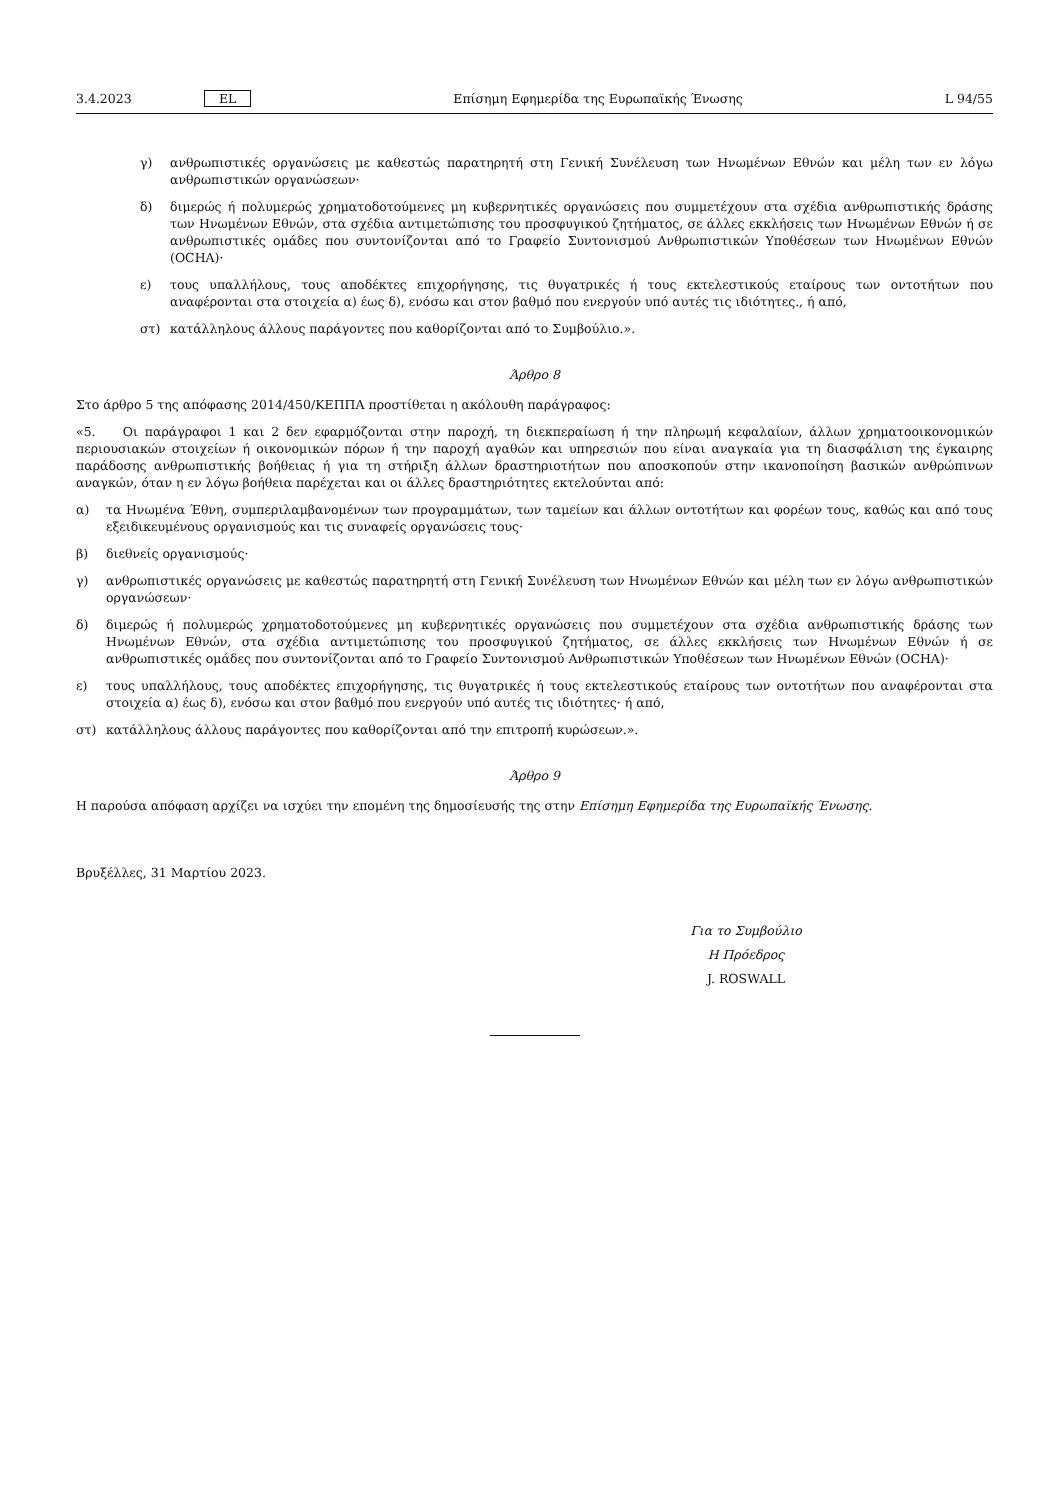3.4.2023 EL Επίσημη Εφημερίδα της Ευρωπαϊκής Ένωσης L 94/55
γ) ανθρωπιστικές οργανώσεις με καθεστώς παρατηρητή στη Γενική Συνέλευση των Ηνωμένων Εθνών και μέλη των εν λόγω ανθρωπιστικών οργανώσεων·
δ) διμερώς ή πολυμερώς χρηματοδοτούμενες μη κυβερνητικές οργανώσεις που συμμετέχουν στα σχέδια ανθρωπιστικής δράσης των Ηνωμένων Εθνών, στα σχέδια αντιμετώπισης του προσφυγικού ζητήματος, σε άλλες εκκλήσεις των Ηνωμένων Εθνών ή σε ανθρωπιστικές ομάδες που συντονίζονται από το Γραφείο Συντονισμού Ανθρωπιστικών Υποθέσεων των Ηνωμένων Εθνών (OCHA)·
ε) τους υπαλλήλους, τους αποδέκτες επιχορήγησης, τις θυγατρικές ή τους εκτελεστικούς εταίρους των οντοτήτων που αναφέρονται στα στοιχεία α) έως δ), ενόσω και στον βαθμό που ενεργούν υπό αυτές τις ιδιότητες., ή από,
στ) κατάλληλους άλλους παράγοντες που καθορίζονται από το Συμβούλιο.».
Άρθρο 8
Στο άρθρο 5 της απόφασης 2014/450/ΚΕΠΠΑ προστίθεται η ακόλουθη παράγραφος:
«5. Οι παράγραφοι 1 και 2 δεν εφαρμόζονται στην παροχή, τη διεκπεραίωση ή την πληρωμή κεφαλαίων, άλλων χρηματοοικονομικών περιουσιακών στοιχείων ή οικονομικών πόρων ή την παροχή αγαθών και υπηρεσιών που είναι αναγκαία για τη διασφάλιση της έγκαιρης παράδοσης ανθρωπιστικής βοήθειας ή για τη στήριξη άλλων δραστηριοτήτων που αποσκοπούν στην ικανοποίηση βασικών ανθρώπινων αναγκών, όταν η εν λόγω βοήθεια παρέχεται και οι άλλες δραστηριότητες εκτελούνται από:
α) τα Ηνωμένα Έθνη, συμπεριλαμβανομένων των προγραμμάτων, των ταμείων και άλλων οντοτήτων και φορέων τους, καθώς και από τους εξειδικευμένους οργανισμούς και τις συναφείς οργανώσεις τους·
β) διεθνείς οργανισμούς·
γ) ανθρωπιστικές οργανώσεις με καθεστώς παρατηρητή στη Γενική Συνέλευση των Ηνωμένων Εθνών και μέλη των εν λόγω ανθρωπιστικών οργανώσεων·
δ) διμερώς ή πολυμερώς χρηματοδοτούμενες μη κυβερνητικές οργανώσεις που συμμετέχουν στα σχέδια ανθρωπιστικής δράσης των Ηνωμένων Εθνών, στα σχέδια αντιμετώπισης του προσφυγικού ζητήματος, σε άλλες εκκλήσεις των Ηνωμένων Εθνών ή σε ανθρωπιστικές ομάδες που συντονίζονται από το Γραφείο Συντονισμού Ανθρωπιστικών Υποθέσεων των Ηνωμένων Εθνών (OCHA)·
ε) τους υπαλλήλους, τους αποδέκτες επιχορήγησης, τις θυγατρικές ή τους εκτελεστικούς εταίρους των οντοτήτων που αναφέρονται στα στοιχεία α) έως δ), ενόσω και στον βαθμό που ενεργούν υπό αυτές τις ιδιότητες· ή από,
στ) κατάλληλους άλλους παράγοντες που καθορίζονται από την επιτροπή κυρώσεων.».
Άρθρο 9
Η παρούσα απόφαση αρχίζει να ισχύει την επομένη της δημοσίευσής της στην Επίσημη Εφημερίδα της Ευρωπαϊκής Ένωσης.
Βρυξέλλες, 31 Μαρτίου 2023.
Για το Συμβούλιο
Η Πρόεδρος
J. ROSWALL